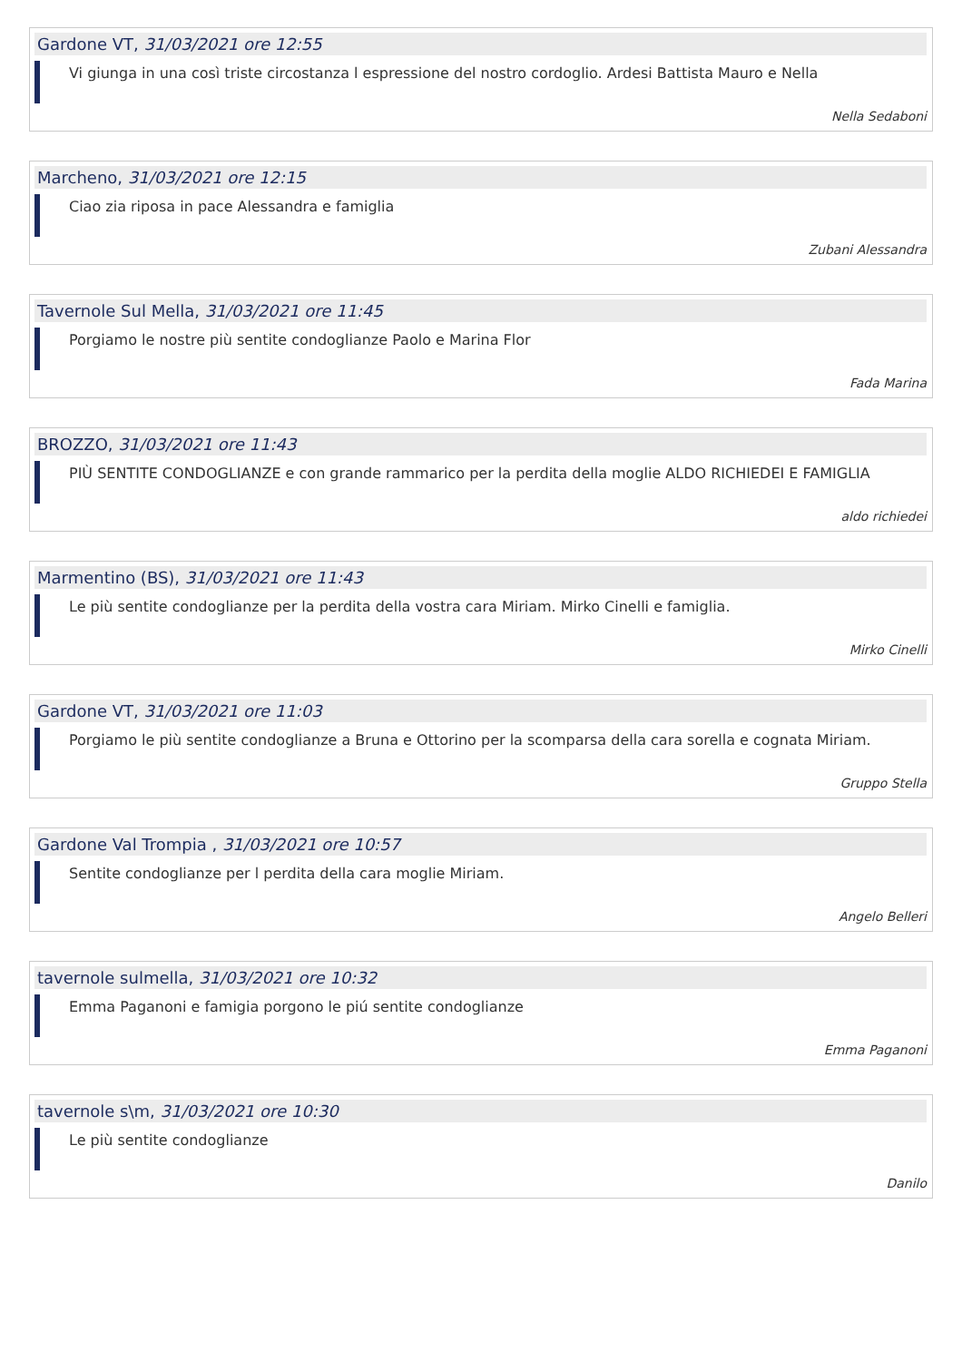Gardone VT, 31/03/2021 ore 12:55
Vi giunga in una così triste circostanza l espressione del nostro cordoglio. Ardesi Battista Mauro e Nella
Nella Sedaboni
Marcheno, 31/03/2021 ore 12:15
Ciao zia riposa in pace Alessandra e famiglia
Zubani Alessandra
Tavernole Sul Mella, 31/03/2021 ore 11:45
Porgiamo le nostre più sentite condoglianze Paolo e Marina Flor
Fada Marina
BROZZO, 31/03/2021 ore 11:43
PIÙ SENTITE CONDOGLIANZE e con grande rammarico per la perdita della moglie ALDO RICHIEDEI E FAMIGLIA
aldo richiedei
Marmentino (BS), 31/03/2021 ore 11:43
Le più sentite condoglianze per la perdita della vostra cara Miriam. Mirko Cinelli e famiglia.
Mirko Cinelli
Gardone VT, 31/03/2021 ore 11:03
Porgiamo le più sentite condoglianze a Bruna e Ottorino per la scomparsa della cara sorella e cognata Miriam.
Gruppo Stella
Gardone Val Trompia , 31/03/2021 ore 10:57
Sentite condoglianze per l perdita della cara moglie Miriam.
Angelo Belleri
tavernole sulmella, 31/03/2021 ore 10:32
Emma Paganoni e famigia porgono le piú sentite condoglianze
Emma Paganoni
tavernole s\m, 31/03/2021 ore 10:30
Le più sentite condoglianze
Danilo